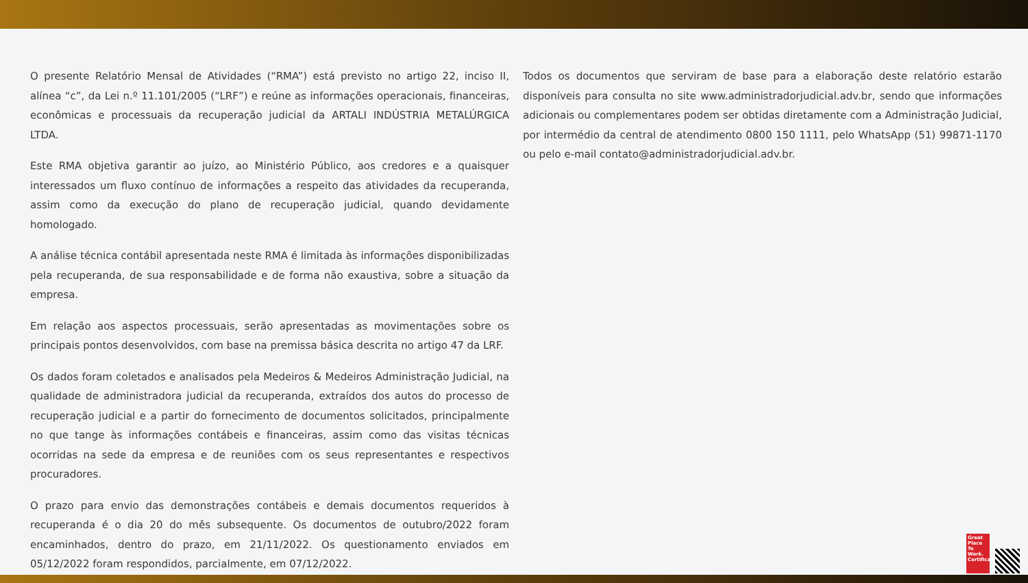O presente Relatório Mensal de Atividades (“RMA”) está previsto no artigo 22, inciso II, alínea “c”, da Lei n.º 11.101/2005 (“LRF”) e reúne as informações operacionais, financeiras, econômicas e processuais da recuperação judicial da ARTALI INDÚSTRIA METALÚRGICA LTDA.
Este RMA objetiva garantir ao juízo, ao Ministério Público, aos credores e a quaisquer interessados um fluxo contínuo de informações a respeito das atividades da recuperanda, assim como da execução do plano de recuperação judicial, quando devidamente homologado.
A análise técnica contábil apresentada neste RMA é limitada às informações disponibilizadas pela recuperanda, de sua responsabilidade e de forma não exaustiva, sobre a situação da empresa.
Em relação aos aspectos processuais, serão apresentadas as movimentações sobre os principais pontos desenvolvidos, com base na premissa básica descrita no artigo 47 da LRF.
Os dados foram coletados e analisados pela Medeiros & Medeiros Administração Judicial, na qualidade de administradora judicial da recuperanda, extraídos dos autos do processo de recuperação judicial e a partir do fornecimento de documentos solicitados, principalmente no que tange às informações contábeis e financeiras, assim como das visitas técnicas ocorridas na sede da empresa e de reuniões com os seus representantes e respectivos procuradores.
O prazo para envio das demonstrações contábeis e demais documentos requeridos à recuperanda é o dia 20 do mês subsequente. Os documentos de outubro/2022 foram encaminhados, dentro do prazo, em 21/11/2022. Os questionamento enviados em 05/12/2022 foram respondidos, parcialmente, em 07/12/2022.
Todos os documentos que serviram de base para a elaboração deste relatório estarão disponíveis para consulta no site www.administradorjudicial.adv.br, sendo que informações adicionais ou complementares podem ser obtidas diretamente com a Administração Judicial, por intermédio da central de atendimento 0800 150 1111, pelo WhatsApp (51) 99871-1170 ou pelo e-mail contato@administradorjudicial.adv.br.
Great Place To Work. Certificado